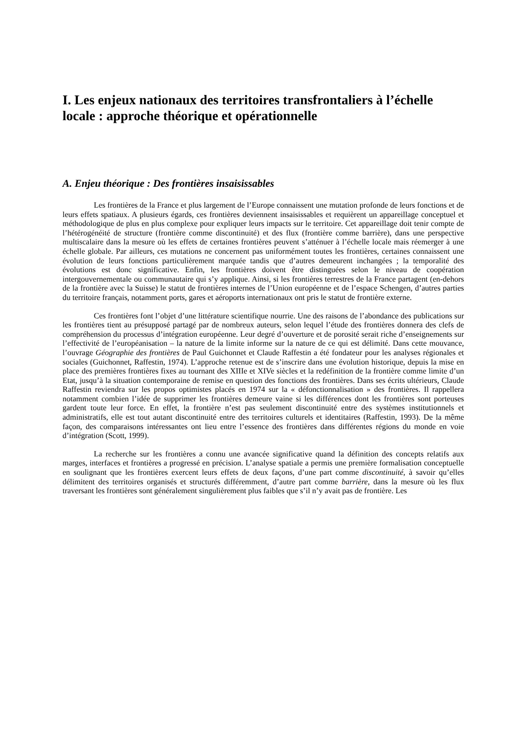I. Les enjeux nationaux des territoires transfrontaliers à l’échelle locale : approche théorique et opérationnelle
A. Enjeu théorique : Des frontières insaisissables
Les frontières de la France et plus largement de l’Europe connaissent une mutation profonde de leurs fonctions et de leurs effets spatiaux. A plusieurs égards, ces frontières deviennent insaisissables et requièrent un appareillage conceptuel et méthodologique de plus en plus complexe pour expliquer leurs impacts sur le territoire. Cet appareillage doit tenir compte de l’hétérogénéité de structure (frontière comme discontinuité) et des flux (frontière comme barrière), dans une perspective multiscalaire dans la mesure où les effets de certaines frontières peuvent s’atténuer à l’échelle locale mais réemerger à une échelle globale. Par ailleurs, ces mutations ne concernent pas uniformément toutes les frontières, certaines connaissent une évolution de leurs fonctions particulièrement marquée tandis que d’autres demeurent inchangées ; la temporalité des évolutions est donc significative. Enfin, les frontières doivent être distinguées selon le niveau de coopération intergouvernementale ou communautaire qui s’y applique. Ainsi, si les frontières terrestres de la France partagent (en-dehors de la frontière avec la Suisse) le statut de frontières internes de l’Union européenne et de l’espace Schengen, d’autres parties du territoire français, notamment ports, gares et aéroports internationaux ont pris le statut de frontière externe.
Ces frontières font l’objet d’une littérature scientifique nourrie. Une des raisons de l’abondance des publications sur les frontières tient au présupposé partagé par de nombreux auteurs, selon lequel l’étude des frontières donnera des clefs de compréhension du processus d’intégration européenne. Leur degré d’ouverture et de porosité serait riche d’enseignements sur l’effectivité de l’européanisation – la nature de la limite informe sur la nature de ce qui est délimité. Dans cette mouvance, l’ouvrage Géographie des frontières de Paul Guichonnet et Claude Raffestin a été fondateur pour les analyses régionales et sociales (Guichonnet, Raffestin, 1974). L’approche retenue est de s’inscrire dans une évolution historique, depuis la mise en place des premières frontières fixes au tournant des XIIIe et XIVe siècles et la redéfinition de la frontière comme limite d’un Etat, jusqu’à la situation contemporaine de remise en question des fonctions des frontières. Dans ses écrits ultérieurs, Claude Raffestin reviendra sur les propos optimistes placés en 1974 sur la « défonctionnalisation » des frontières. Il rappellera notamment combien l’idée de supprimer les frontières demeure vaine si les différences dont les frontières sont porteuses gardent toute leur force. En effet, la frontière n’est pas seulement discontinuité entre des systèmes institutionnels et administratifs, elle est tout autant discontinuité entre des territoires culturels et identitaires (Raffestin, 1993). De la même façon, des comparaisons intéressantes ont lieu entre l’essence des frontières dans différentes régions du monde en voie d’intégration (Scott, 1999).
La recherche sur les frontières a connu une avancée significative quand la définition des concepts relatifs aux marges, interfaces et frontières a progressé en précision. L’analyse spatiale a permis une première formalisation conceptuelle en soulignant que les frontières exercent leurs effets de deux façons, d’une part comme discontinuité, à savoir qu’elles délimitent des territoires organisés et structurés différemment, d’autre part comme barrière, dans la mesure où les flux traversant les frontières sont généralement singulièrement plus faibles que s’il n’y avait pas de frontière. Les